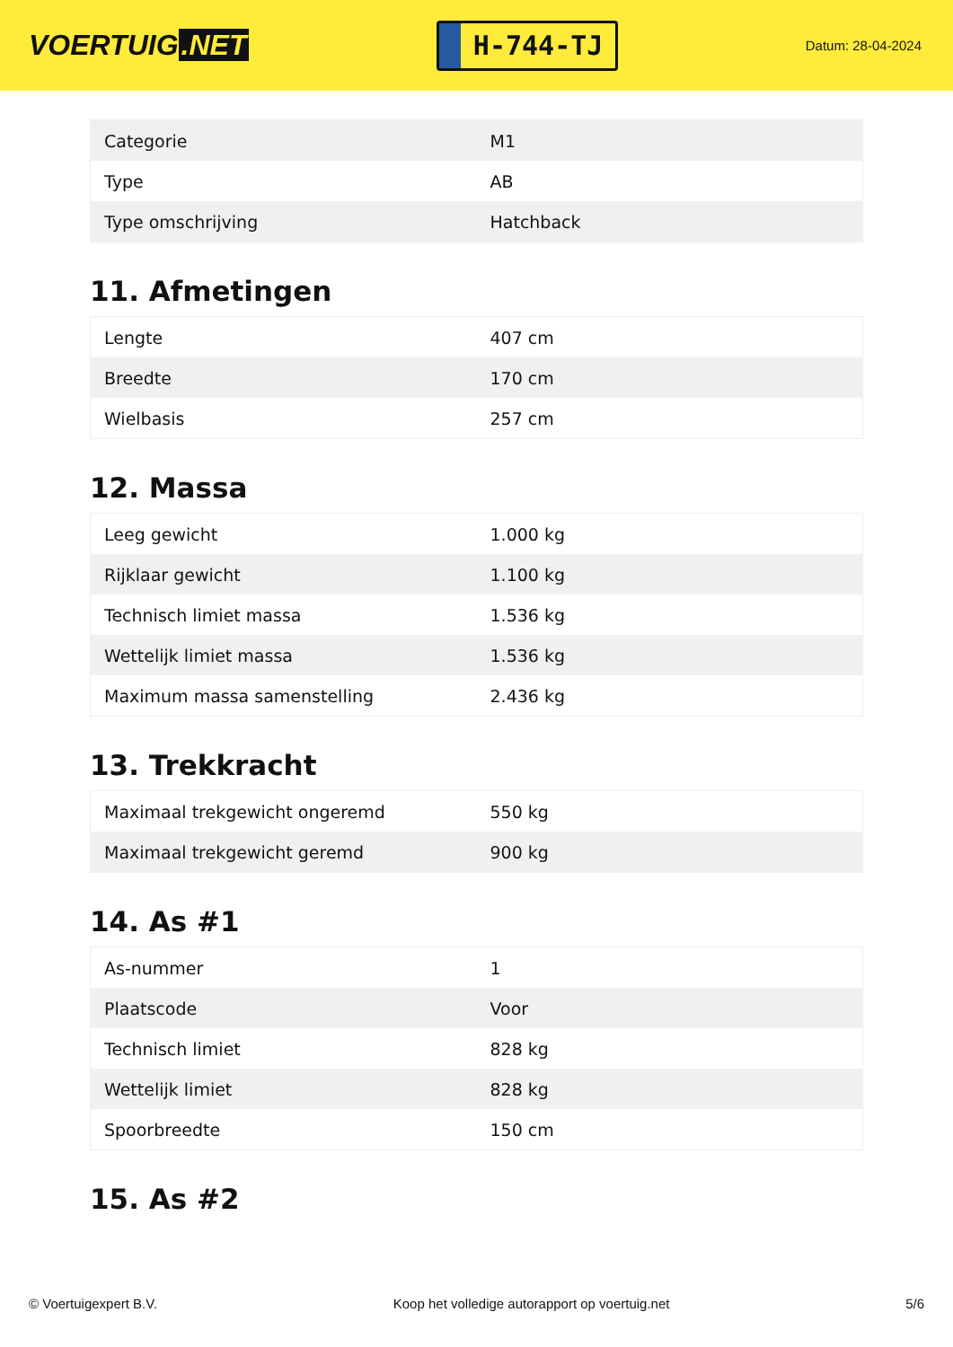VOERTUIG.NET
H-744-TJ
Datum: 28-04-2024
| Categorie | M1 |
| Type | AB |
| Type omschrijving | Hatchback |
11. Afmetingen
| Lengte | 407 cm |
| Breedte | 170 cm |
| Wielbasis | 257 cm |
12. Massa
| Leeg gewicht | 1.000 kg |
| Rijklaar gewicht | 1.100 kg |
| Technisch limiet massa | 1.536 kg |
| Wettelijk limiet massa | 1.536 kg |
| Maximum massa samenstelling | 2.436 kg |
13. Trekkracht
| Maximaal trekgewicht ongeremd | 550 kg |
| Maximaal trekgewicht geremd | 900 kg |
14. As #1
| As-nummer | 1 |
| Plaatscode | Voor |
| Technisch limiet | 828 kg |
| Wettelijk limiet | 828 kg |
| Spoorbreedte | 150 cm |
15. As #2
© Voertuigexpert B.V. Koop het volledige autorapport op voertuig.net 5/6